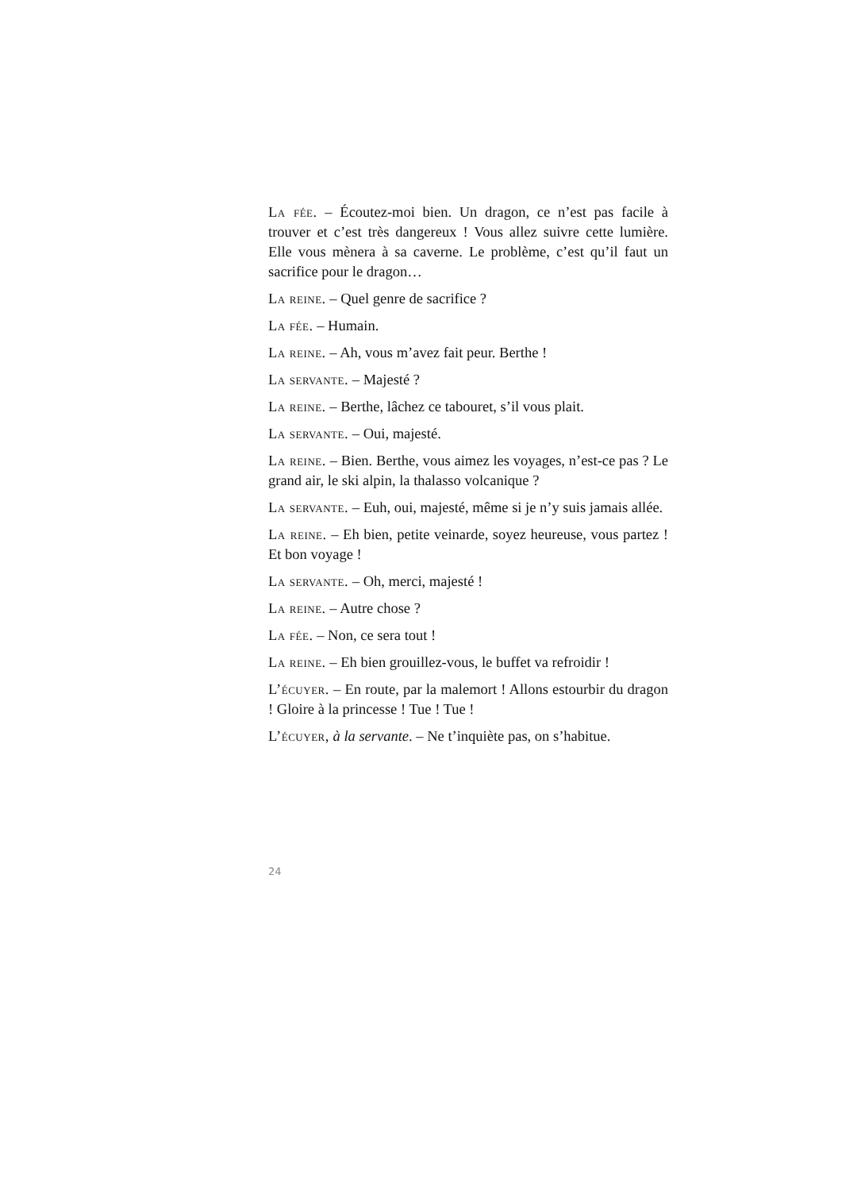La fée. – Écoutez-moi bien. Un dragon, ce n’est pas facile à trouver et c’est très dangereux ! Vous allez suivre cette lumière. Elle vous mènera à sa caverne. Le problème, c’est qu’il faut un sacrifice pour le dragon…
La reine. – Quel genre de sacrifice ?
La fée. – Humain.
La reine. – Ah, vous m’avez fait peur. Berthe !
La servante. – Majesté ?
La reine. – Berthe, lâchez ce tabouret, s’il vous plait.
La servante. – Oui, majesté.
La reine. – Bien. Berthe, vous aimez les voyages, n’est-ce pas ? Le grand air, le ski alpin, la thalasso volcanique ?
La servante. – Euh, oui, majesté, même si je n’y suis jamais allée.
La reine. – Eh bien, petite veinarde, soyez heureuse, vous partez ! Et bon voyage !
La servante. – Oh, merci, majesté !
La reine. – Autre chose ?
La fée. – Non, ce sera tout !
La reine. – Eh bien grouillez-vous, le buffet va refroidir !
L’écuyer. – En route, par la malemort ! Allons estourbir du dragon ! Gloire à la princesse ! Tue ! Tue !
L’écuyer, à la servante. – Ne t’inquiète pas, on s’habitue.
24